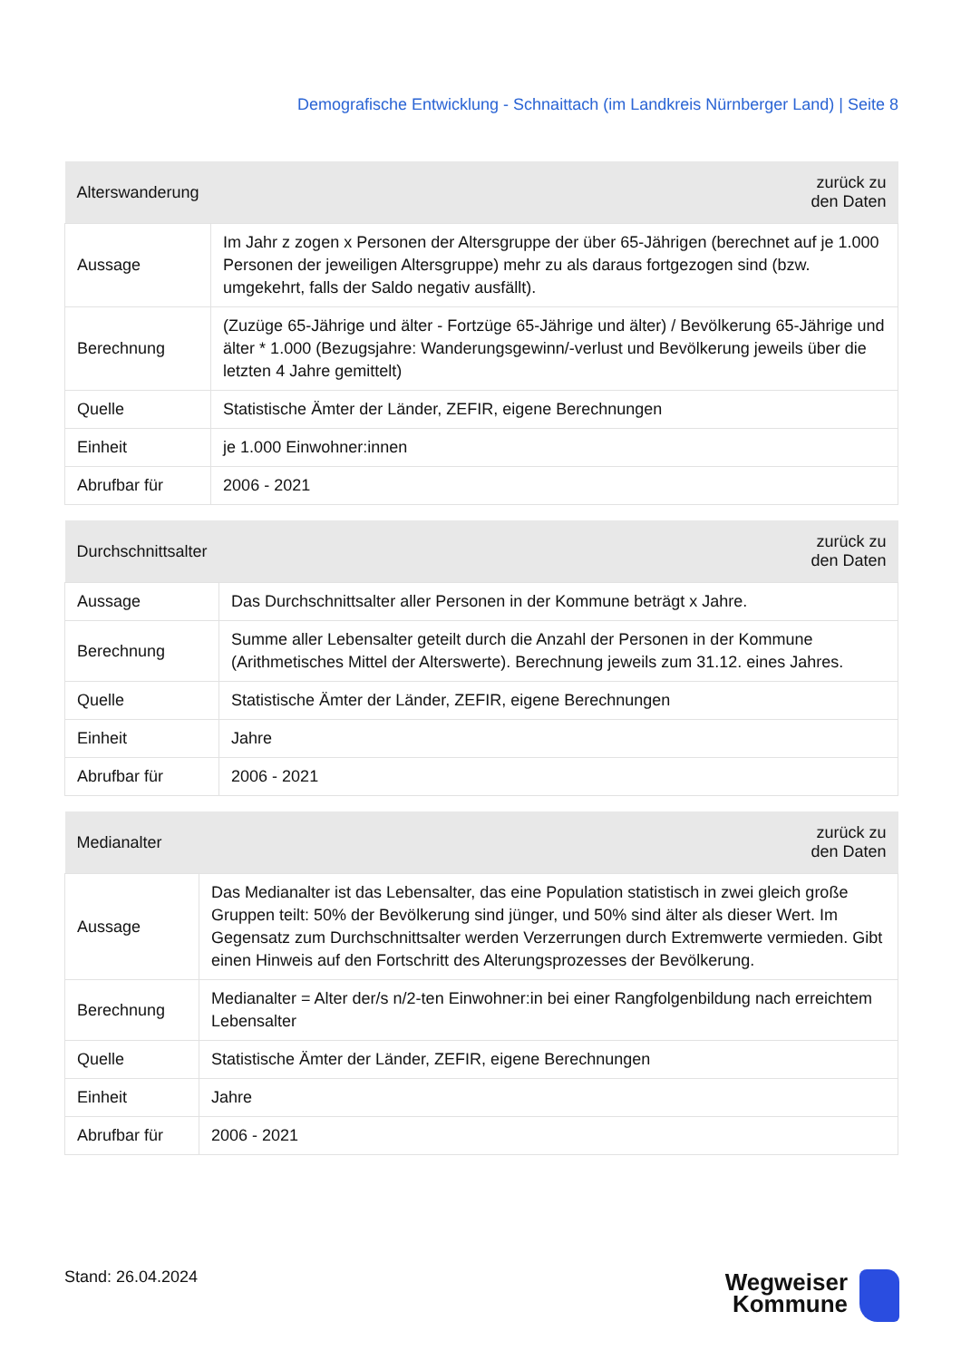Demografische Entwicklung - Schnaittach (im Landkreis Nürnberger Land) | Seite 8
| Alterswanderung | zurück zu den Daten |
| --- | --- |
| Aussage | Im Jahr z zogen x Personen der Altersgruppe der über 65-Jährigen (berechnet auf je 1.000 Personen der jeweiligen Altersgruppe) mehr zu als daraus fortgezogen sind (bzw. umgekehrt, falls der Saldo negativ ausfällt). |
| Berechnung | (Zuzüge 65-Jährige und älter - Fortzüge 65-Jährige und älter) / Bevölkerung 65-Jährige und älter * 1.000 (Bezugsjahre: Wanderungsgewinn/-verlust und Bevölkerung jeweils über die letzten 4 Jahre gemittelt) |
| Quelle | Statistische Ämter der Länder, ZEFIR, eigene Berechnungen |
| Einheit | je 1.000 Einwohner:innen |
| Abrufbar für | 2006 - 2021 |
| Durchschnittsalter | zurück zu den Daten |
| --- | --- |
| Aussage | Das Durchschnittsalter aller Personen in der Kommune beträgt x Jahre. |
| Berechnung | Summe aller Lebensalter geteilt durch die Anzahl der Personen in der Kommune (Arithmetisches Mittel der Alterswerte). Berechnung jeweils zum 31.12. eines Jahres. |
| Quelle | Statistische Ämter der Länder, ZEFIR, eigene Berechnungen |
| Einheit | Jahre |
| Abrufbar für | 2006 - 2021 |
| Medianalter | zurück zu den Daten |
| --- | --- |
| Aussage | Das Medianalter ist das Lebensalter, das eine Population statistisch in zwei gleich große Gruppen teilt: 50% der Bevölkerung sind jünger, und 50% sind älter als dieser Wert. Im Gegensatz zum Durchschnittsalter werden Verzerrungen durch Extremwerte vermieden. Gibt einen Hinweis auf den Fortschritt des Alterungsprozesses der Bevölkerung. |
| Berechnung | Medianalter = Alter der/s n/2-ten Einwohner:in bei einer Rangfolgenbildung nach erreichtem Lebensalter |
| Quelle | Statistische Ämter der Länder, ZEFIR, eigene Berechnungen |
| Einheit | Jahre |
| Abrufbar für | 2006 - 2021 |
Stand: 26.04.2024
Wegweiser
Kommune